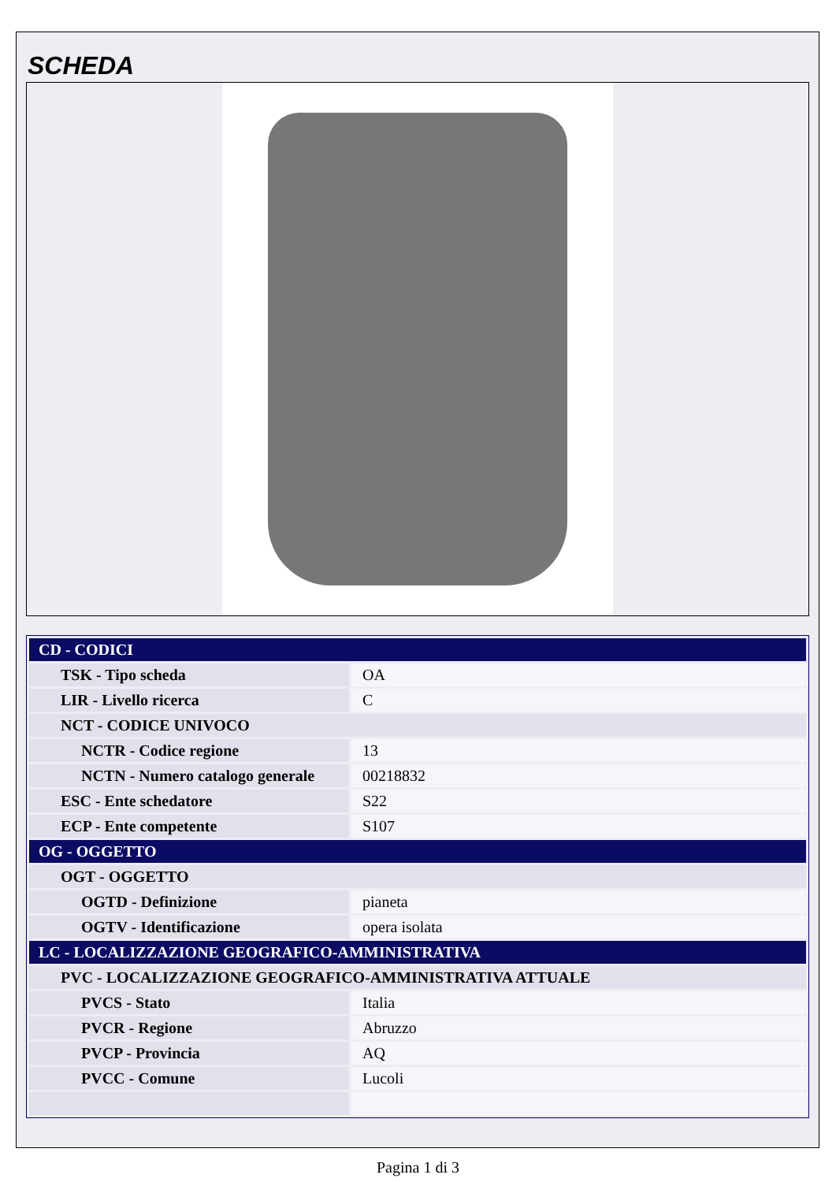SCHEDA
| CD - CODICI | |
| --- | --- |
| TSK - Tipo scheda | OA |
| LIR - Livello ricerca | C |
| NCT - CODICE UNIVOCO | |
| NCTR - Codice regione | 13 |
| NCTN - Numero catalogo generale | 00218832 |
| ESC - Ente schedatore | S22 |
| ECP - Ente competente | S107 |
| OG - OGGETTO | |
| OGT - OGGETTO | |
| OGTD - Definizione | pianeta |
| OGTV - Identificazione | opera isolata |
| LC - LOCALIZZAZIONE GEOGRAFICO-AMMINISTRATIVA | |
| PVC - LOCALIZZAZIONE GEOGRAFICO-AMMINISTRATIVA ATTUALE | |
| PVCS - Stato | Italia |
| PVCR - Regione | Abruzzo |
| PVCP - Provincia | AQ |
| PVCC - Comune | Lucoli |
Pagina 1 di 3